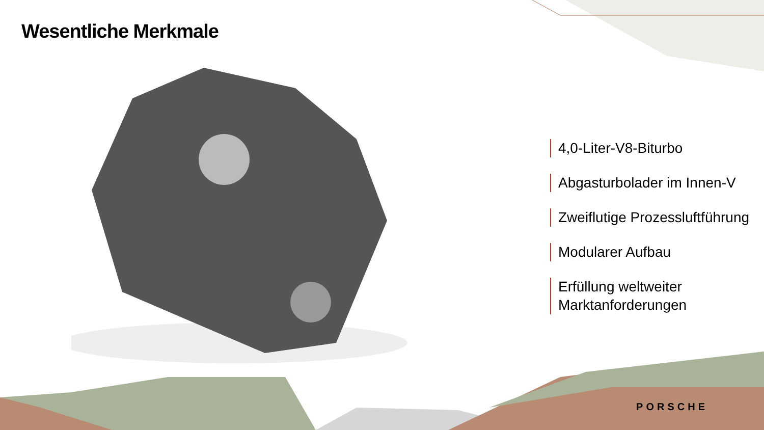Wesentliche Merkmale
4,0-Liter-V8-Biturbo
Abgasturbolader im Innen-V
Zweiflutige Prozessluftführung
Modularer Aufbau
Erfüllung weltweiter
Marktanforderungen
PORSCHE